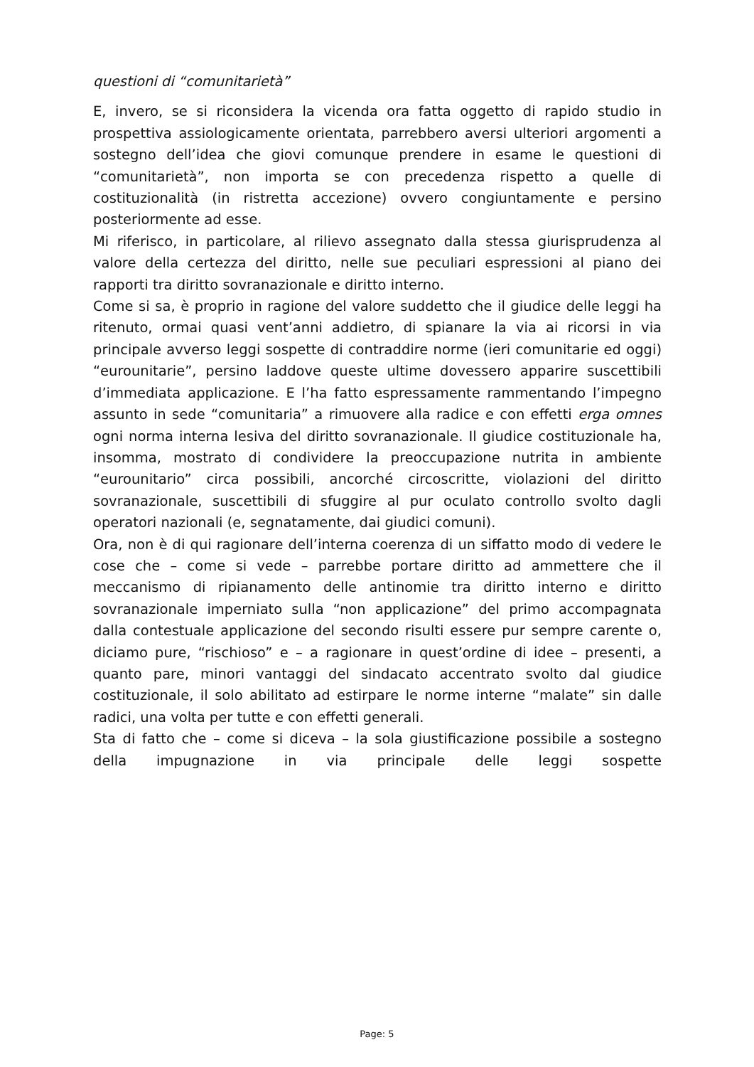questioni di “comunitarietà”
E, invero, se si riconsidera la vicenda ora fatta oggetto di rapido studio in prospettiva assiologicamente orientata, parrebbero aversi ulteriori argomenti a sostegno dell’idea che giovi comunque prendere in esame le questioni di “comunitarietà”, non importa se con precedenza rispetto a quelle di costituzionalità (in ristretta accezione) ovvero congiuntamente e persino posteriormente ad esse.
Mi riferisco, in particolare, al rilievo assegnato dalla stessa giurisprudenza al valore della certezza del diritto, nelle sue peculiari espressioni al piano dei rapporti tra diritto sovranazionale e diritto interno.
Come si sa, è proprio in ragione del valore suddetto che il giudice delle leggi ha ritenuto, ormai quasi vent’anni addietro, di spianare la via ai ricorsi in via principale avverso leggi sospette di contraddire norme (ieri comunitarie ed oggi) “eurounitarie”, persino laddove queste ultime dovessero apparire suscettibili d’immediata applicazione. E l’ha fatto espressamente rammentando l’impegno assunto in sede “comunitaria” a rimuovere alla radice e con effetti erga omnes ogni norma interna lesiva del diritto sovranazionale. Il giudice costituzionale ha, insomma, mostrato di condividere la preoccupazione nutrita in ambiente “eurounitario” circa possibili, ancorché circoscritte, violazioni del diritto sovranazionale, suscettibili di sfuggire al pur oculato controllo svolto dagli operatori nazionali (e, segnatamente, dai giudici comuni).
Ora, non è di qui ragionare dell’interna coerenza di un siffatto modo di vedere le cose che – come si vede – parrebbe portare diritto ad ammettere che il meccanismo di ripianamento delle antinomie tra diritto interno e diritto sovranazionale imperniato sulla “non applicazione” del primo accompagnata dalla contestuale applicazione del secondo risulti essere pur sempre carente o, diciamo pure, “rischioso” e – a ragionare in quest’ordine di idee – presenti, a quanto pare, minori vantaggi del sindacato accentrato svolto dal giudice costituzionale, il solo abilitato ad estirpare le norme interne “malate” sin dalle radici, una volta per tutte e con effetti generali.
Sta di fatto che – come si diceva – la sola giustificazione possibile a sostegno della impugnazione in via principale delle leggi sospette
Page: 5